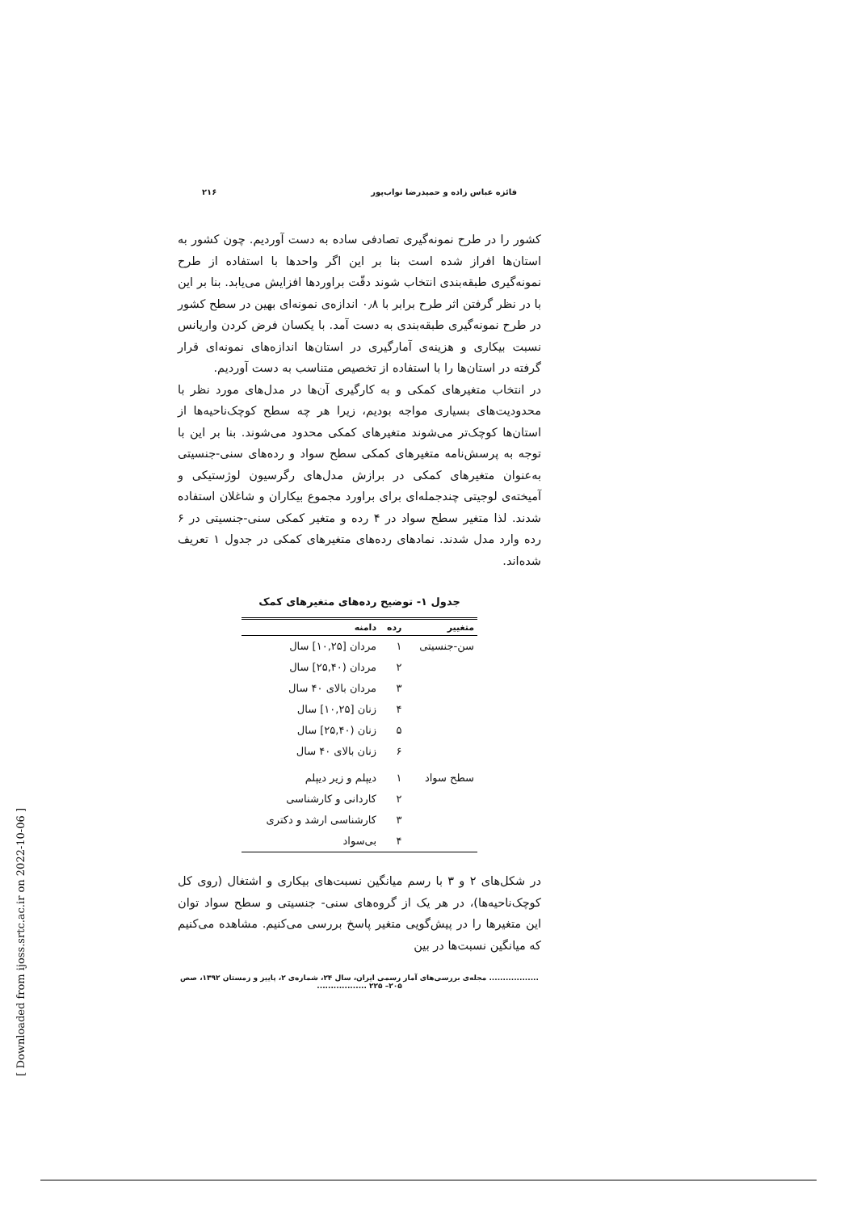فائزه عباس زاده و حمیدرضا نواب‌پور ۲۱۶
کشور را در طرح نمونه‌گیری تصادفی ساده به دست آوردیم. چون کشور به استان‌ها افراز شده است بنا بر این اگر واحدها با استفاده از طرح نمونه‌گیری طبقه‌بندی انتخاب شوند دقّت براوردها افزایش می‌یابد. بنا بر این با در نظر گرفتن اثر طرح برابر با ۰٫۸ اندازه‌ی نمونه‌ای بهین در سطح کشور در طرح نمونه‌گیری طبقه‌بندی به دست آمد. با یکسان فرض کردن واریانس نسبت بیکاری و هزینه‌ی آمارگیری در استان‌ها اندازه‌های نمونه‌ای قرار گرفته در استان‌ها را با استفاده از تخصیص متناسب به دست آوردیم.
در انتخاب متغیرهای کمکی و به کارگیری آن‌ها در مدل‌های مورد نظر با محدودیت‌های بسیاری مواجه بودیم، زیرا هر چه سطح کوچک‌ناحیه‌ها از استان‌ها کوچک‌تر می‌شوند متغیرهای کمکی محدود می‌شوند. بنا بر این با توجه به پرسش‌نامه متغیرهای کمکی سطح سواد و رده‌های سنی-جنسیتی به‌عنوان متغیرهای کمکی در برازش مدل‌های رگرسیون لوژستیکی و آمیخته‌ی لوجیتی چندجمله‌ای برای براورد مجموع بیکاران و شاغلان استفاده شدند. لذا متغیر سطح سواد در ۴ رده و متغیر کمکی سنی-جنسیتی در ۶ رده وارد مدل شدند. نمادهای رده‌های متغیرهای کمکی در جدول ۱ تعریف شده‌اند.
جدول ۱- توضیح رده‌های متغیرهای کمک
| متغییر | رده | دامنه |
| --- | --- | --- |
| سن-جنسیتی | ۱ | مردان [۱۰,۲۵] سال |
| | ۲ | مردان (۲۵,۴۰] سال |
| | ۳ | مردان بالای ۴۰ سال |
| | ۴ | زنان [۱۰,۲۵] سال |
| | ۵ | زنان (۲۵,۴۰] سال |
| | ۶ | زنان بالای ۴۰ سال |
| سطح سواد | ۱ | دیپلم و زیر دیپلم |
| | ۲ | کاردانی و کارشناسی |
| | ۳ | کارشناسی ارشد و دکتری |
| | ۴ | بی‌سواد |
در شکل‌های ۲ و ۳ با رسم میانگین نسبت‌های بیکاری و اشتغال (روی کل کوچک‌ناحیه‌ها)، در هر یک از گروه‌های سنی- جنسیتی و سطح سواد توان این متغیرها را در پیش‌گویی متغیر پاسخ بررسی می‌کنیم. مشاهده می‌کنیم که میانگین نسبت‌ها در بین
.................. مجله‌ی بررسی‌های آمار رسمی ایران، سال ۲۴، شماره‌ی ۲، پاییز و زمستان ۱۳۹۲، صص ۲۰۵– ۲۲۵ ..................
[ Downloaded from ijoss.srtc.ac.ir on 2022-10-06 ]